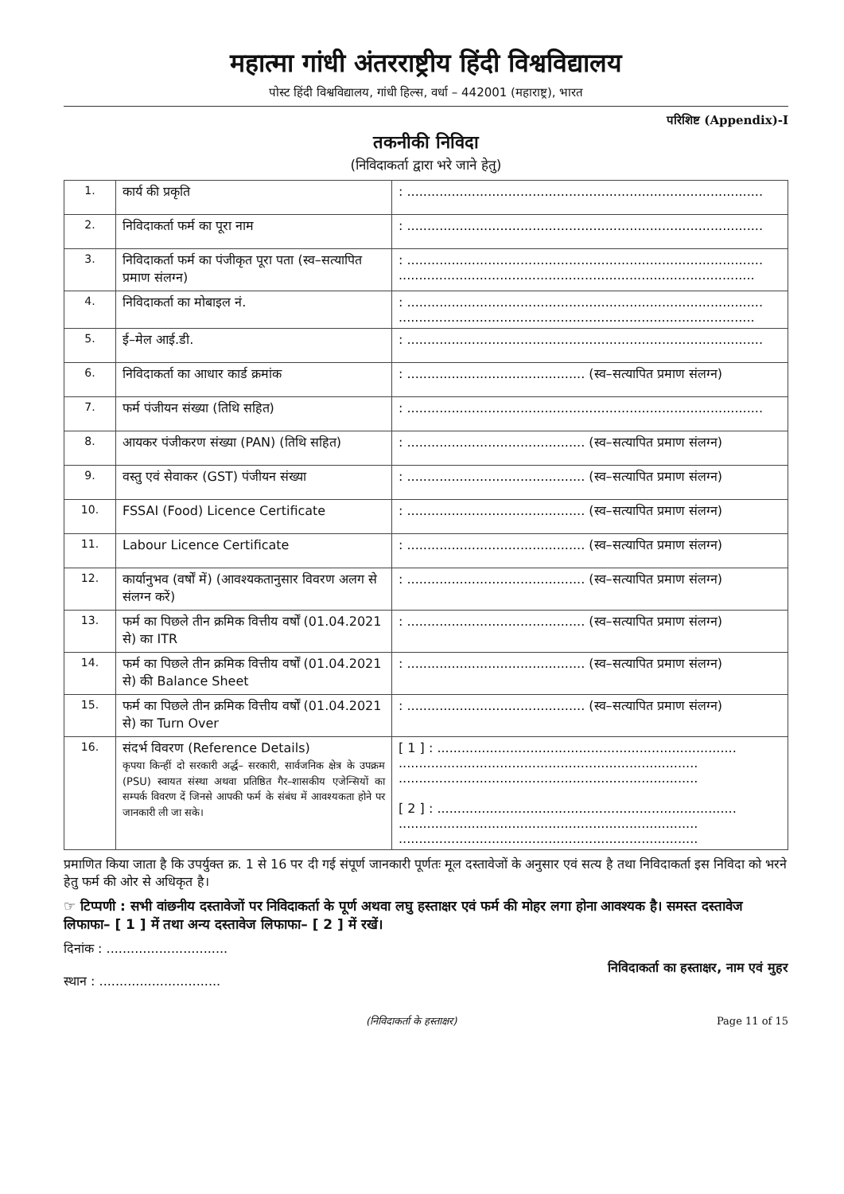महात्मा गांधी अंतरराष्ट्रीय हिंदी विश्वविद्यालय
पोस्ट हिंदी विश्वविद्यालय, गांधी हिल्स, वर्धा – 442001 (महाराष्ट्र), भारत
परिशिष्ट (Appendix)-I
तकनीकी निविदा
(निविदाकर्ता द्वारा भरे जाने हेतु)
| 1. | कार्य की प्रकृति | : ........................................................................................ |
| 2. | निविदाकर्ता फर्म का पूरा नाम | : ........................................................................................ |
| 3. | निविदाकर्ता फर्म का पंजीकृत पूरा पता (स्व–सत्यापित प्रमाण संलग्न) | : ........................................................................................ ........................................................................................ |
| 4. | निविदाकर्ता का मोबाइल नं. | : ........................................................................................ ........................................................................................ |
| 5. | ई–मेल आई.डी. | : ........................................................................................ |
| 6. | निविदाकर्ता का आधार कार्ड क्रमांक | : ............................................ (स्व–सत्यापित प्रमाण संलग्न) |
| 7. | फर्म पंजीयन संख्या (तिथि सहित) | : ........................................................................................ |
| 8. | आयकर पंजीकरण संख्या (PAN) (तिथि सहित) | : ............................................ (स्व–सत्यापित प्रमाण संलग्न) |
| 9. | वस्तु एवं सेवाकर (GST) पंजीयन संख्या | : ............................................ (स्व–सत्यापित प्रमाण संलग्न) |
| 10. | FSSAI (Food) Licence Certificate | : ............................................ (स्व–सत्यापित प्रमाण संलग्न) |
| 11. | Labour Licence Certificate | : ............................................ (स्व–सत्यापित प्रमाण संलग्न) |
| 12. | कार्यानुभव (वर्षों में) (आवश्यकतानुसार विवरण अलग से संलग्न करें) | : ............................................ (स्व–सत्यापित प्रमाण संलग्न) |
| 13. | फर्म का पिछले तीन क्रमिक वित्तीय वर्षों (01.04.2021 से) का ITR | : ............................................ (स्व–सत्यापित प्रमाण संलग्न) |
| 14. | फर्म का पिछले तीन क्रमिक वित्तीय वर्षों (01.04.2021 से) की Balance Sheet | : ............................................ (स्व–सत्यापित प्रमाण संलग्न) |
| 15. | फर्म का पिछले तीन क्रमिक वित्तीय वर्षों (01.04.2021 से) का Turn Over | : ............................................ (स्व–सत्यापित प्रमाण संलग्न) |
| 16. | संदर्भ विवरण (Reference Details) कृपया किन्हीं दो सरकारी अर्द्ध– सरकारी, सार्वजनिक क्षेत्र के उपक्रम (PSU) स्वायत संस्था अथवा प्रतिष्ठित गैर–शासकीय एजेन्सियों का सम्पर्क विवरण दें जिनसे आपकी फर्म के संबंध में आवश्यकता होने पर जानकारी ली जा सके। | [ 1 ] : .......................................................................... .......................................................................... .......................................................................... [ 2 ] : .......................................................................... .......................................................................... .......................................................................... |
प्रमाणित किया जाता है कि उपर्युक्त क्र. 1 से 16 पर दी गई संपूर्ण जानकारी पूर्णतः मूल दस्तावेजों के अनुसार एवं सत्य है तथा निविदाकर्ता इस निविदा को भरने हेतु फर्म की ओर से अधिकृत है।
☞ टिप्पणी : सभी वांछनीय दस्तावेजों पर निविदाकर्ता के पूर्ण अथवा लघु हस्ताक्षर एवं फर्म की मोहर लगा होना आवश्यक है। समस्त दस्तावेज लिफाफा– [ 1 ] में तथा अन्य दस्तावेज लिफाफा– [ 2 ] में रखें।
दिनांक : ..............................
स्थान : ..............................
निविदाकर्ता का हस्ताक्षर, नाम एवं मुहर
(निविदाकर्ता के हस्ताक्षर) Page 11 of 15